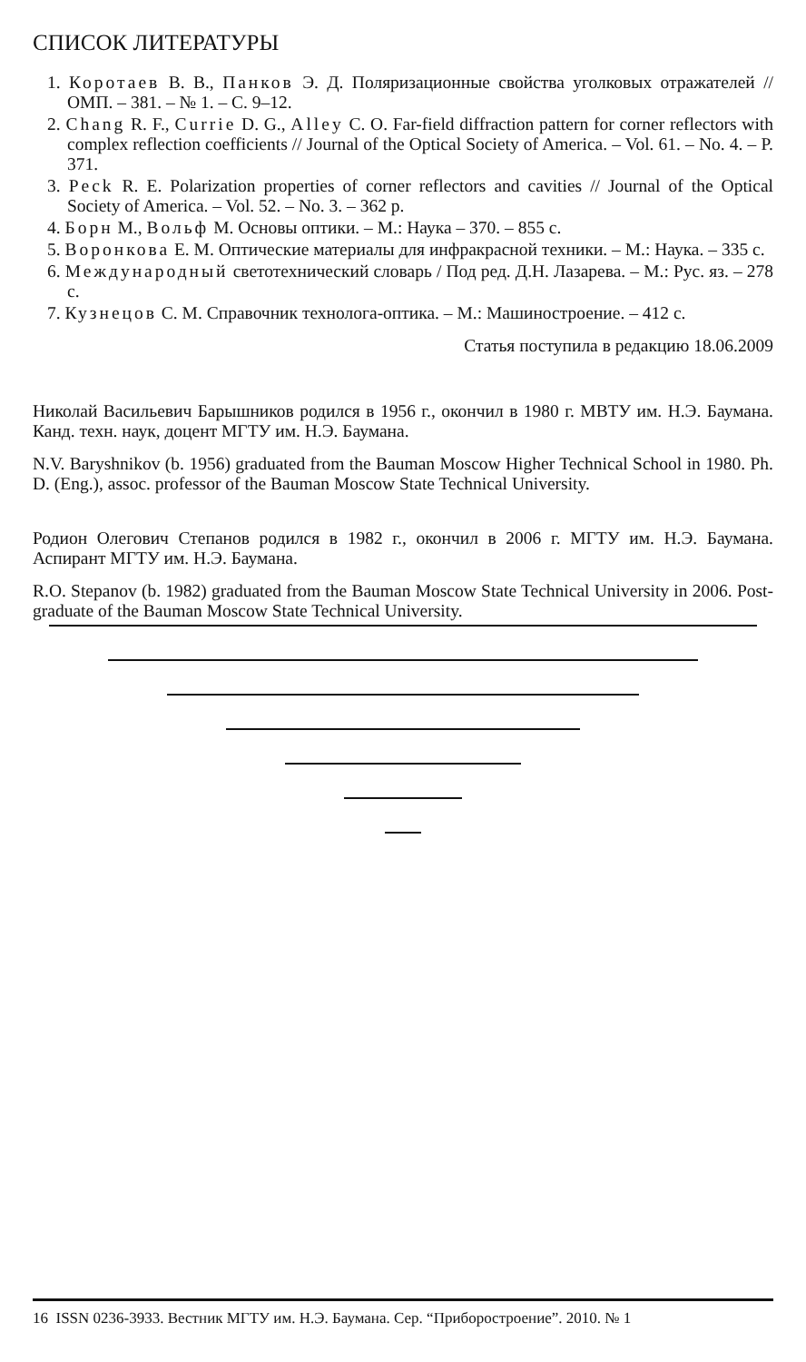СПИСОК ЛИТЕРАТУРЫ
1. Коротаев В. В., Панков Э. Д. Поляризационные свойства уголковых отражателей // ОМП. – 381. – № 1. – С. 9–12.
2. Chang R. F., Currie D. G., Alley C. O. Far-field diffraction pattern for corner reflectors with complex reflection coefficients // Journal of the Optical Society of America. – Vol. 61. – No. 4. – P. 371.
3. Peck R. E. Polarization properties of corner reflectors and cavities // Journal of the Optical Society of America. – Vol. 52. – No. 3. – 362 p.
4. Борн М., Вольф М. Основы оптики. – М.: Наука – 370. – 855 с.
5. Воронкова Е. М. Оптические материалы для инфракрасной техники. – М.: Наука. – 335 с.
6. Международный светотехнический словарь / Под ред. Д.Н. Лазарева. – М.: Рус. яз. – 278 с.
7. Кузнецов С. М. Справочник технолога-оптика. – М.: Машиностроение. – 412 с.
Статья поступила в редакцию 18.06.2009
Николай Васильевич Барышников родился в 1956 г., окончил в 1980 г. МВТУ им. Н.Э. Баумана. Канд. техн. наук, доцент МГТУ им. Н.Э. Баумана.
N.V. Baryshnikov (b. 1956) graduated from the Bauman Moscow Higher Technical School in 1980. Ph. D. (Eng.), assoc. professor of the Bauman Moscow State Technical University.
Родион Олегович Степанов родился в 1982 г., окончил в 2006 г. МГТУ им. Н.Э. Баумана. Аспирант МГТУ им. Н.Э. Баумана.
R.O. Stepanov (b. 1982) graduated from the Bauman Moscow State Technical University in 2006. Post-graduate of the Bauman Moscow State Technical University.
16 ISSN 0236-3933. Вестник МГТУ им. Н.Э. Баумана. Сер. “Приборостроение”. 2010. № 1